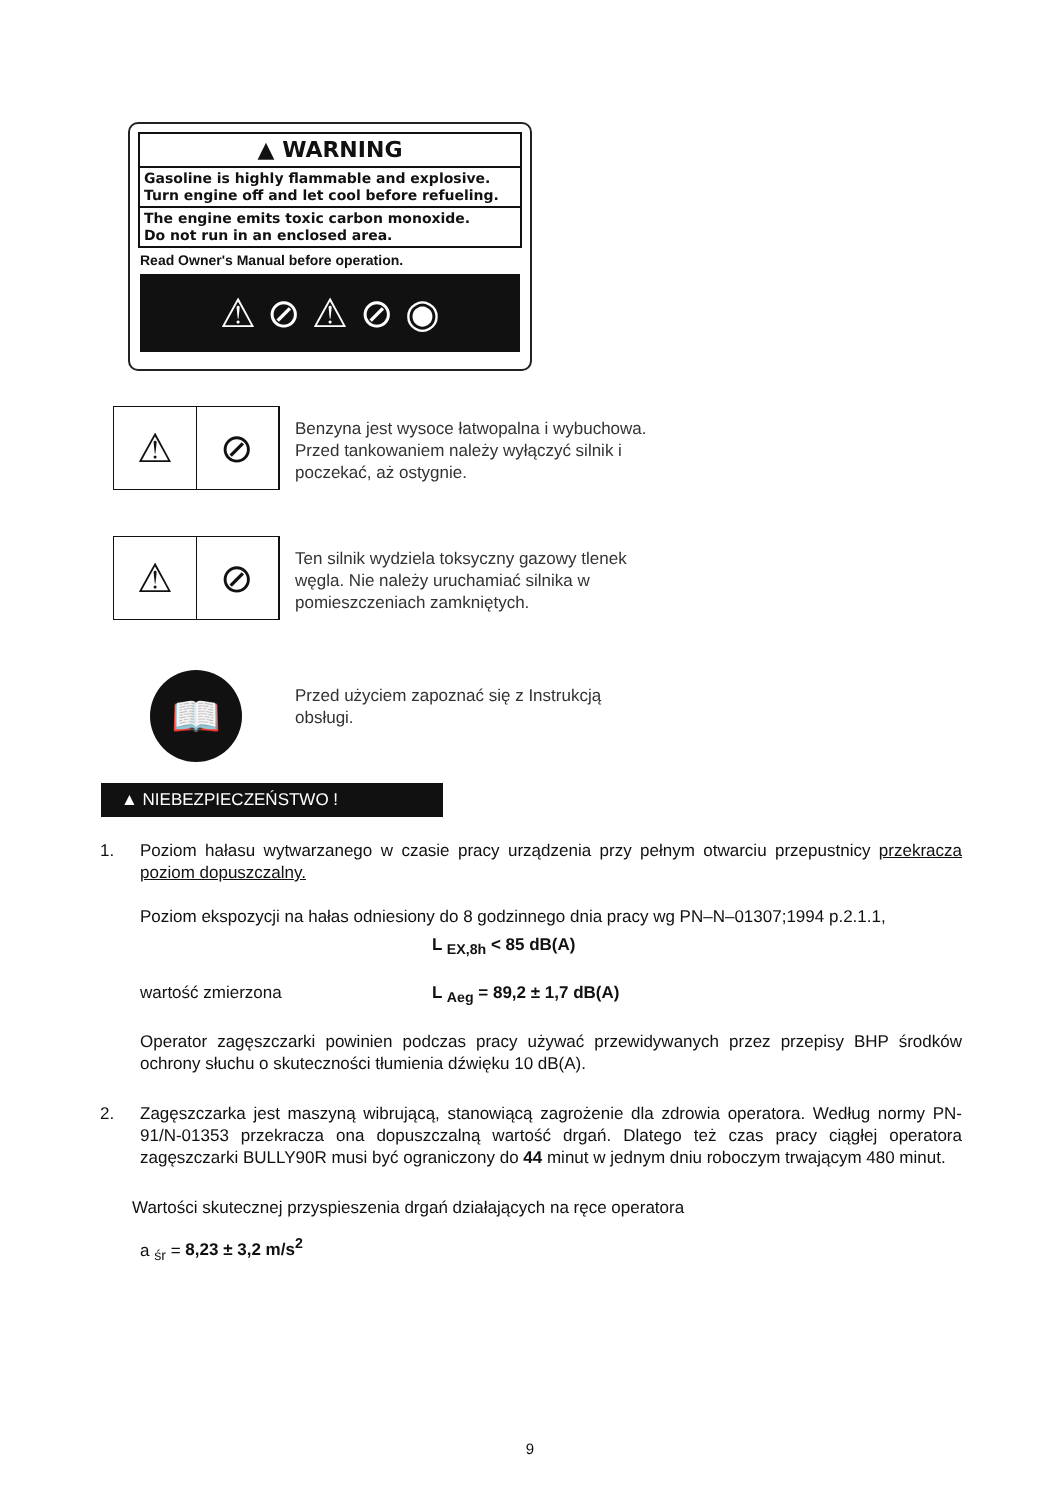▲ WARNING
Gasoline is highly flammable and explosive.
Turn engine off and let cool before refueling.
The engine emits toxic carbon monoxide.
Do not run in an enclosed area.
Read Owner's Manual before operation.
⚠ ⊘ ⚠ ⊘ ◉
⚠ ⊘
Benzyna jest wysoce łatwopalna i wybuchowa.
Przed tankowaniem należy wyłączyć silnik i
poczekać, aż ostygnie.
⚠ ⊘
Ten silnik wydziela toksyczny gazowy tlenek
węgla. Nie należy uruchamiać silnika w
pomieszczeniach zamkniętych.
📖
Przed użyciem zapoznać się z Instrukcją
obsługi.
▲ NIEBEZPIECZEŃSTWO !
1. Poziom hałasu wytwarzanego w czasie pracy urządzenia przy pełnym otwarciu przepustnicy przekracza poziom dopuszczalny.
Poziom ekspozycji na hałas odniesiony do 8 godzinnego dnia pracy wg PN–N–01307;1994 p.2.1.1,
L <sub>EX,8h</sub> < 85 dB(A)
wartość zmierzona L <sub>Aeg</sub> = 89,2 ± 1,7 dB(A)
Operator zagęszczarki powinien podczas pracy używać przewidywanych przez przepisy BHP środków ochrony słuchu o skuteczności tłumienia dźwięku 10 dB(A).
2. Zagęszczarka jest maszyną wibrującą, stanowiącą zagrożenie dla zdrowia operatora. Według normy PN-91/N-01353 przekracza ona dopuszczalną wartość drgań. Dlatego też czas pracy ciągłej operatora zagęszczarki BULLY90R musi być ograniczony do 44 minut w jednym dniu roboczym trwającym 480 minut.
Wartości skutecznej przyspieszenia drgań działających na ręce operatora
a <sub>śr</sub> = 8,23 ± 3,2 m/s<sup>2</sup>
9